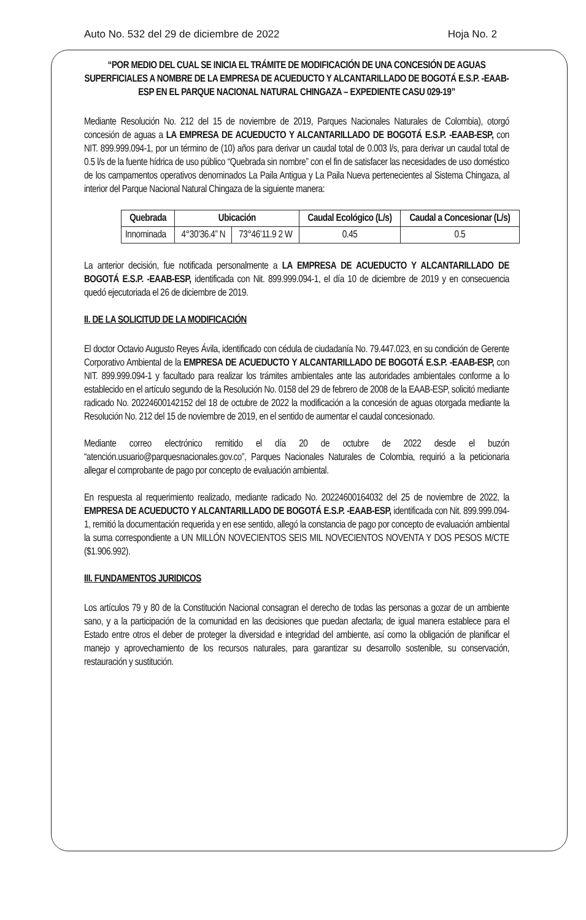Auto No. 532 del 29 de diciembre de 2022 Hoja No. 2
“POR MEDIO DEL CUAL SE INICIA EL TRÁMITE DE MODIFICACIÓN DE UNA CONCESIÓN DE AGUAS SUPERFICIALES A NOMBRE DE LA EMPRESA DE ACUEDUCTO Y ALCANTARILLADO DE BOGOTÁ E.S.P. -EAAB-ESP EN EL PARQUE NACIONAL NATURAL CHINGAZA – EXPEDIENTE CASU 029-19”
Mediante Resolución No. 212 del 15 de noviembre de 2019, Parques Nacionales Naturales de Colombia), otorgó concesión de aguas a LA EMPRESA DE ACUEDUCTO Y ALCANTARILLADO DE BOGOTÁ E.S.P. -EAAB-ESP, con NIT. 899.999.094-1, por un término de (10) años para derivar un caudal total de 0.003 l/s, para derivar un caudal total de 0.5 l/s de la fuente hídrica de uso público “Quebrada sin nombre” con el fin de satisfacer las necesidades de uso doméstico de los campamentos operativos denominados La Paila Antigua y La Paila Nueva pertenecientes al Sistema Chingaza, al interior del Parque Nacional Natural Chingaza de la siguiente manera:
| Quebrada | Ubicación | | Caudal Ecológico (L/s) | Caudal a Concesionar (L/s) |
| --- | --- | --- | --- | --- |
| Innominada | 4°30’36.4” N | 73°46’11.9 2 W | 0.45 | 0.5 |
La anterior decisión, fue notificada personalmente a LA EMPRESA DE ACUEDUCTO Y ALCANTARILLADO DE BOGOTÁ E.S.P. -EAAB-ESP, identificada con Nit. 899.999.094-1, el día 10 de diciembre de 2019 y en consecuencia quedó ejecutoriada el 26 de diciembre de 2019.
II. DE LA SOLICITUD DE LA MODIFICACIÓN
El doctor Octavio Augusto Reyes Ávila, identificado con cédula de ciudadanía No. 79.447.023, en su condición de Gerente Corporativo Ambiental de la EMPRESA DE ACUEDUCTO Y ALCANTARILLADO DE BOGOTÁ E.S.P. -EAAB-ESP, con NIT. 899.999.094-1 y facultado para realizar los trámites ambientales ante las autoridades ambientales conforme a lo establecido en el artículo segundo de la Resolución No. 0158 del 29 de febrero de 2008 de la EAAB-ESP, solicitó mediante radicado No. 20224600142152 del 18 de octubre de 2022 la modificación a la concesión de aguas otorgada mediante la Resolución No. 212 del 15 de noviembre de 2019, en el sentido de aumentar el caudal concesionado.
Mediante correo electrónico remitido el día 20 de octubre de 2022 desde el buzón “atención.usuario@parquesnacionales.gov.co”, Parques Nacionales Naturales de Colombia, requirió a la peticionaria allegar el comprobante de pago por concepto de evaluación ambiental.
En respuesta al requerimiento realizado, mediante radicado No. 20224600164032 del 25 de noviembre de 2022, la EMPRESA DE ACUEDUCTO Y ALCANTARILLADO DE BOGOTÁ E.S.P. -EAAB-ESP, identificada con Nit. 899.999.094-1, remitió la documentación requerida y en ese sentido, allegó la constancia de pago por concepto de evaluación ambiental la suma correspondiente a UN MILLÓN NOVECIENTOS SEIS MIL NOVECIENTOS NOVENTA Y DOS PESOS M/CTE ($1.906.992).
III. FUNDAMENTOS JURIDICOS
Los artículos 79 y 80 de la Constitución Nacional consagran el derecho de todas las personas a gozar de un ambiente sano, y a la participación de la comunidad en las decisiones que puedan afectarla; de igual manera establece para el Estado entre otros el deber de proteger la diversidad e integridad del ambiente, así como la obligación de planificar el manejo y aprovechamiento de los recursos naturales, para garantizar su desarrollo sostenible, su conservación, restauración y sustitución.